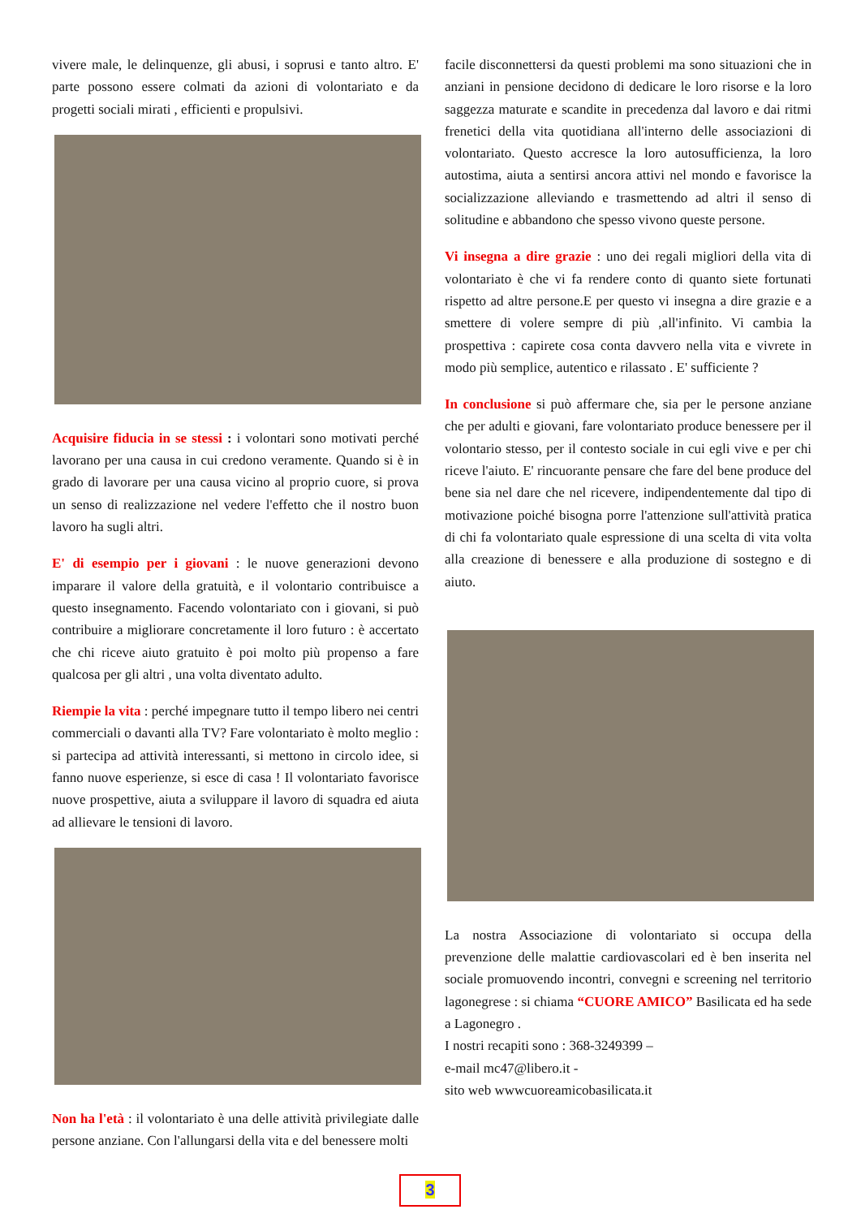vivere male, le delinquenze, gli abusi, i soprusi e tanto altro. E' parte possono essere colmati da azioni di volontariato e da progetti sociali mirati , efficienti e propulsivi.
Acquisire fiducia in se stessi : i volontari sono motivati perché lavorano per una causa in cui credono veramente. Quando si è in grado di lavorare per una causa vicino al proprio cuore, si prova un senso di realizzazione nel vedere l'effetto che il nostro buon lavoro ha sugli altri.
E' di esempio per i giovani : le nuove generazioni devono imparare il valore della gratuità, e il volontario contribuisce a questo insegnamento. Facendo volontariato con i giovani, si può contribuire a migliorare concretamente il loro futuro : è accertato che chi riceve aiuto gratuito è poi molto più propenso a fare qualcosa per gli altri , una volta diventato adulto.
Riempie la vita : perché impegnare tutto il tempo libero nei centri commerciali o davanti alla TV? Fare volontariato è molto meglio : si partecipa ad attività interessanti, si mettono in circolo idee, si fanno nuove esperienze, si esce di casa ! Il volontariato favorisce nuove prospettive, aiuta a sviluppare il lavoro di squadra ed aiuta ad allievare le tensioni di lavoro.
Non ha l'età : il volontariato è una delle attività privilegiate dalle persone anziane. Con l'allungarsi della vita e del benessere molti
facile disconnettersi da questi problemi ma sono situazioni che in anziani in pensione decidono di dedicare le loro risorse e la loro saggezza maturate e scandite in precedenza dal lavoro e dai ritmi frenetici della vita quotidiana all'interno delle associazioni di volontariato. Questo accresce la loro autosufficienza, la loro autostima, aiuta a sentirsi ancora attivi nel mondo e favorisce la socializzazione alleviando e trasmettendo ad altri il senso di solitudine e abbandono che spesso vivono queste persone.
Vi insegna a dire grazie : uno dei regali migliori della vita di volontariato è che vi fa rendere conto di quanto siete fortunati rispetto ad altre persone.E per questo vi insegna a dire grazie e a smettere di volere sempre di più ,all'infinito. Vi cambia la prospettiva : capirete cosa conta davvero nella vita e vivrete in modo più semplice, autentico e rilassato . E' sufficiente ?
In conclusione si può affermare che, sia per le persone anziane che per adulti e giovani, fare volontariato produce benessere per il volontario stesso, per il contesto sociale in cui egli vive e per chi riceve l'aiuto. E' rincuorante pensare che fare del bene produce del bene sia nel dare che nel ricevere, indipendentemente dal tipo di motivazione poiché bisogna porre l'attenzione sull'attività pratica di chi fa volontariato quale espressione di una scelta di vita volta alla creazione di benessere e alla produzione di sostegno e di aiuto.
La nostra Associazione di volontariato si occupa della prevenzione delle malattie cardiovascolari ed è ben inserita nel sociale promuovendo incontri, convegni e screening nel territorio lagonegrese : si chiama “CUORE AMICO” Basilicata ed ha sede a Lagonegro .
I nostri recapiti sono : 368-3249399 –
e-mail mc47@libero.it -
sito web wwwcuoreamicobasilicata.it
3